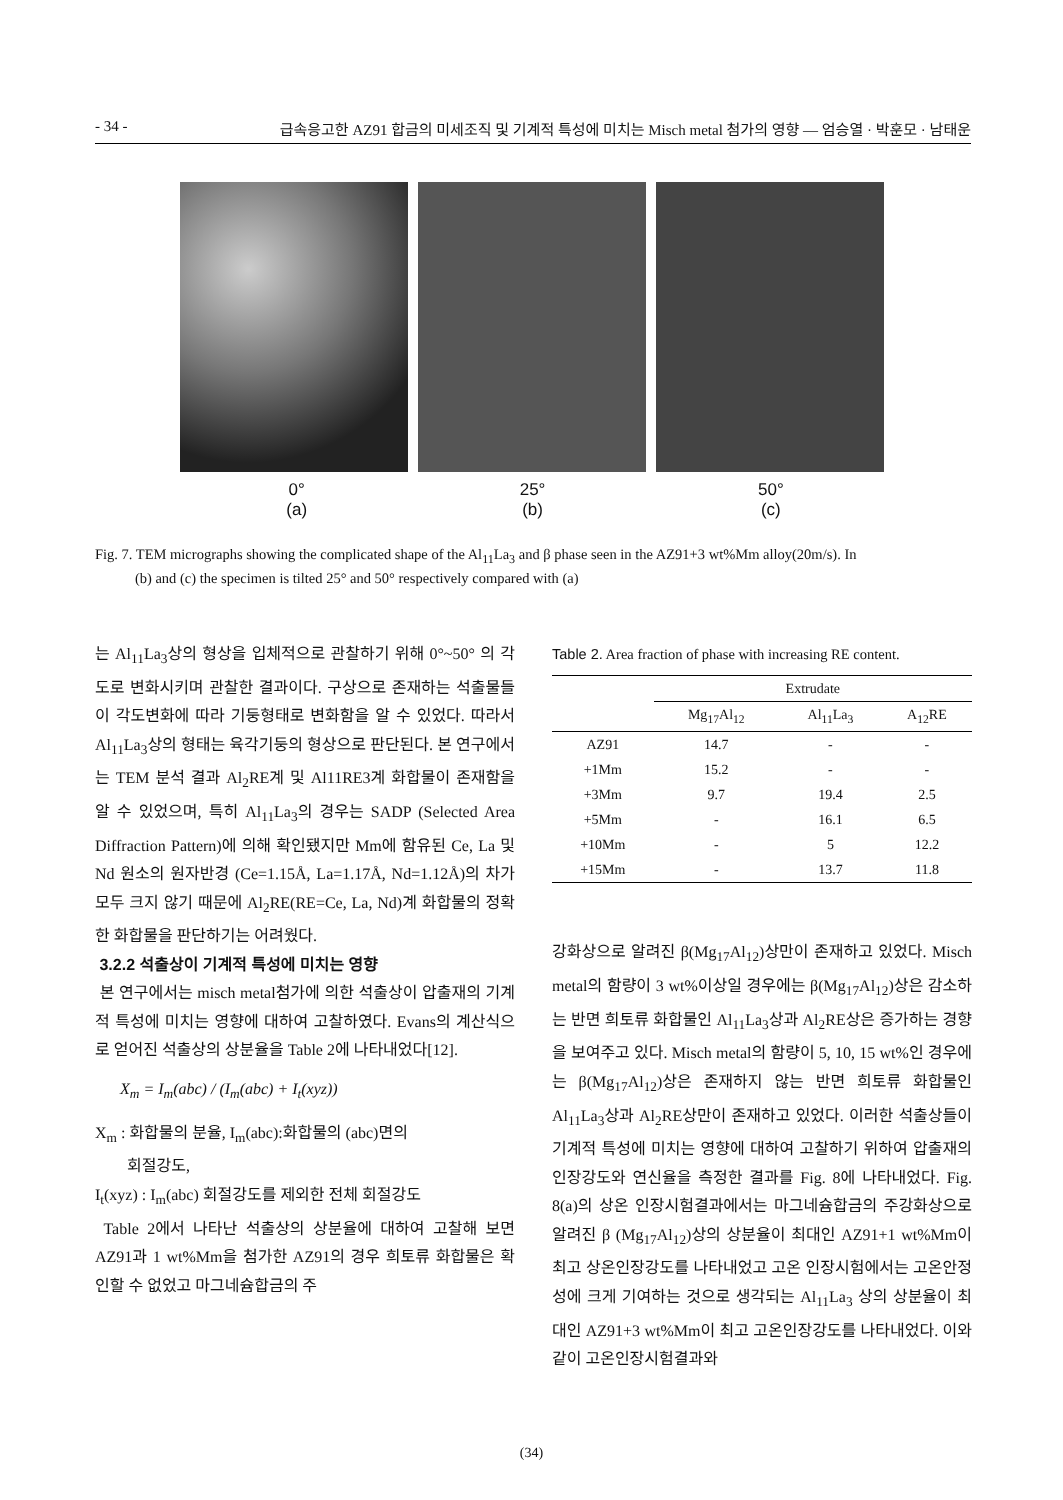- 34 - 급속응고한 AZ91 합금의 미세조직 및 기계적 특성에 미치는 Misch metal 첨가의 영향 — 엄승열 · 박훈모 · 남태운
0°
(a)
25°
(b)
50°
(c)
Fig. 7. TEM micrographs showing the complicated shape of the Al<sub>11</sub>La<sub>3</sub> and β phase seen in the AZ91+3 wt%Mm alloy(20m/s). In
(b) and (c) the specimen is tilted 25° and 50° respectively compared with (a)
는 Al<sub>11</sub>La<sub>3</sub>상의 형상을 입체적으로 관찰하기 위해 0°~50° 의 각도로 변화시키며 관찰한 결과이다. 구상으로 존재하는 석출물들이 각도변화에 따라 기둥형태로 변화함을 알 수 있었다. 따라서 Al<sub>11</sub>La<sub>3</sub>상의 형태는 육각기둥의 형상으로 판단된다. 본 연구에서는 TEM 분석 결과 Al<sub>2</sub>RE계 및 Al11RE3계 화합물이 존재함을 알 수 있었으며, 특히 Al<sub>11</sub>La<sub>3</sub>의 경우는 SADP (Selected Area Diffraction Pattern)에 의해 확인됐지만 Mm에 함유된 Ce, La 및 Nd 원소의 원자반경 (Ce=1.15Å, La=1.17Å, Nd=1.12Å)의 차가 모두 크지 않기 때문에 Al<sub>2</sub>RE(RE=Ce, La, Nd)계 화합물의 정확한 화합물을 판단하기는 어려웠다.
3.2.2 석출상이 기계적 특성에 미치는 영향
본 연구에서는 misch metal첨가에 의한 석출상이 압출재의 기계적 특성에 미치는 영향에 대하여 고찰하였다. Evans의 계산식으로 얻어진 석출상의 상분율을 Table 2에 나타내었다[12].
X<sub>m</sub> = I<sub>m</sub>(abc) / (I<sub>m</sub>(abc) + I<sub>t</sub>(xyz))
X<sub>m</sub> : 화합물의 분율, I<sub>m</sub>(abc):화합물의 (abc)면의
회절강도,
I<sub>t</sub>(xyz) : I<sub>m</sub>(abc) 회절강도를 제외한 전체 회절강도
Table 2에서 나타난 석출상의 상분율에 대하여 고찰해 보면 AZ91과 1 wt%Mm을 첨가한 AZ91의 경우 희토류 화합물은 확인할 수 없었고 마그네슘합금의 주
Table 2. Area fraction of phase with increasing RE content.
| | Extrudate | | |
| --- | --- | --- | --- |
| | Mg<sub>17</sub>Al<sub>12</sub> | Al<sub>11</sub>La<sub>3</sub> | A<sub>12</sub>RE |
| AZ91 | 14.7 | - | - |
| +1Mm | 15.2 | - | - |
| +3Mm | 9.7 | 19.4 | 2.5 |
| +5Mm | - | 16.1 | 6.5 |
| +10Mm | - | 5 | 12.2 |
| +15Mm | - | 13.7 | 11.8 |
강화상으로 알려진 β(Mg<sub>17</sub>Al<sub>12</sub>)상만이 존재하고 있었다. Misch metal의 함량이 3 wt%이상일 경우에는 β(Mg<sub>17</sub>Al<sub>12</sub>)상은 감소하는 반면 희토류 화합물인 Al<sub>11</sub>La<sub>3</sub>상과 Al<sub>2</sub>RE상은 증가하는 경향을 보여주고 있다. Misch metal의 함량이 5, 10, 15 wt%인 경우에는 β(Mg<sub>17</sub>Al<sub>12</sub>)상은 존재하지 않는 반면 희토류 화합물인 Al<sub>11</sub>La<sub>3</sub>상과 Al<sub>2</sub>RE상만이 존재하고 있었다. 이러한 석출상들이 기계적 특성에 미치는 영향에 대하여 고찰하기 위하여 압출재의 인장강도와 연신율을 측정한 결과를 Fig. 8에 나타내었다. Fig. 8(a)의 상온 인장시험결과에서는 마그네슘합금의 주강화상으로 알려진 β (Mg<sub>17</sub>Al<sub>12</sub>)상의 상분율이 최대인 AZ91+1 wt%Mm이 최고 상온인장강도를 나타내었고 고온 인장시험에서는 고온안정성에 크게 기여하는 것으로 생각되는 Al<sub>11</sub>La<sub>3</sub> 상의 상분율이 최대인 AZ91+3 wt%Mm이 최고 고온인장강도를 나타내었다. 이와 같이 고온인장시험결과와
(34)